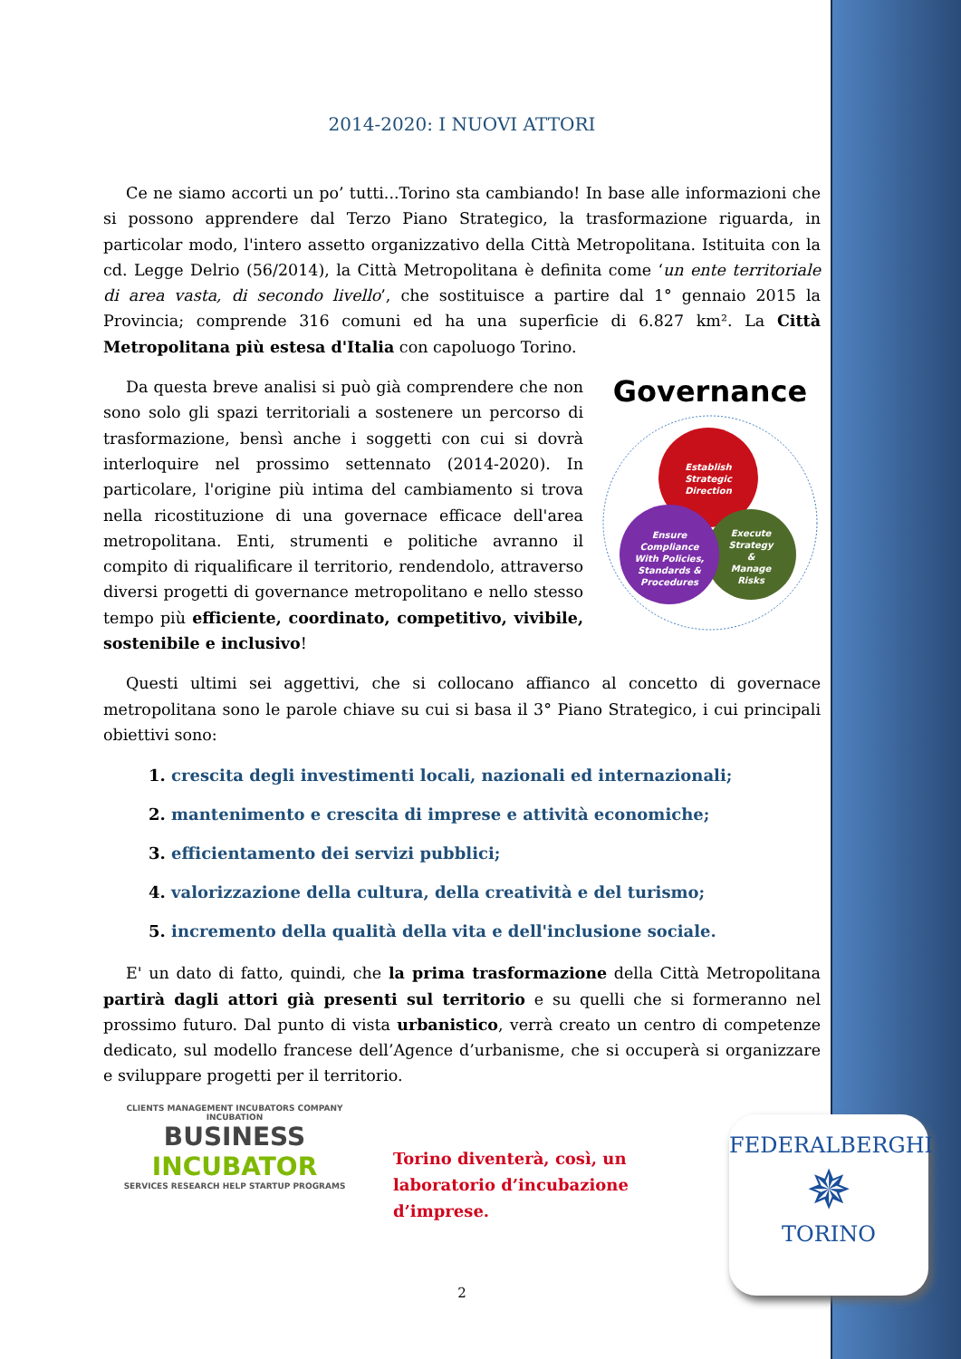2014-2020: I NUOVI ATTORI
Ce ne siamo accorti un po’ tutti...Torino sta cambiando! In base alle informazioni che si possono apprendere dal Terzo Piano Strategico, la trasformazione riguarda, in particolar modo, l'intero assetto organizzativo della Città Metropolitana. Istituita con la cd. Legge Delrio (56/2014), la Città Metropolitana è definita come ‘un ente territoriale di area vasta, di secondo livello’, che sostituisce a partire dal 1° gennaio 2015 la Provincia; comprende 316 comuni ed ha una superficie di 6.827 km². La Città Metropolitana più estesa d'Italia con capoluogo Torino.
Da questa breve analisi si può già comprendere che non sono solo gli spazi territoriali a sostenere un percorso di trasformazione, bensì anche i soggetti con cui si dovrà interloquire nel prossimo settennato (2014-2020). In particolare, l'origine più intima del cambiamento si trova nella ricostituzione di una governace efficace dell'area metropolitana. Enti, strumenti e politiche avranno il compito di riqualificare il territorio, rendendolo, attraverso diversi progetti di governance metropolitano e nello stesso tempo più efficiente, coordinato, competitivo, vivibile, sostenibile e inclusivo!
Governance
Establish
Strategic
Direction
Execute
Strategy
&
Manage
Risks
Ensure
Compliance
With Policies,
Standards &
Procedures
Questi ultimi sei aggettivi, che si collocano affianco al concetto di governace metropolitana sono le parole chiave su cui si basa il 3° Piano Strategico, i cui principali obiettivi sono:
1. crescita degli investimenti locali, nazionali ed internazionali;
2. mantenimento e crescita di imprese e attività economiche;
3. efficientamento dei servizi pubblici;
4. valorizzazione della cultura, della creatività e del turismo;
5. incremento della qualità della vita e dell'inclusione sociale.
E' un dato di fatto, quindi, che la prima trasformazione della Città Metropolitana partirà dagli attori già presenti sul territorio e su quelli che si formeranno nel prossimo futuro. Dal punto di vista urbanistico, verrà creato un centro di competenze dedicato, sul modello francese dell’Agence d’urbanisme, che si occuperà si organizzare e sviluppare progetti per il territorio.
CLIENTS MANAGEMENT INCUBATORS COMPANY INCUBATION
BUSINESS
INCUBATOR
SERVICES RESEARCH HELP STARTUP PROGRAMS
Torino diventerà, così, un laboratorio d’incubazione d’imprese.
2
FEDERALBERGHI
✵
TORINO